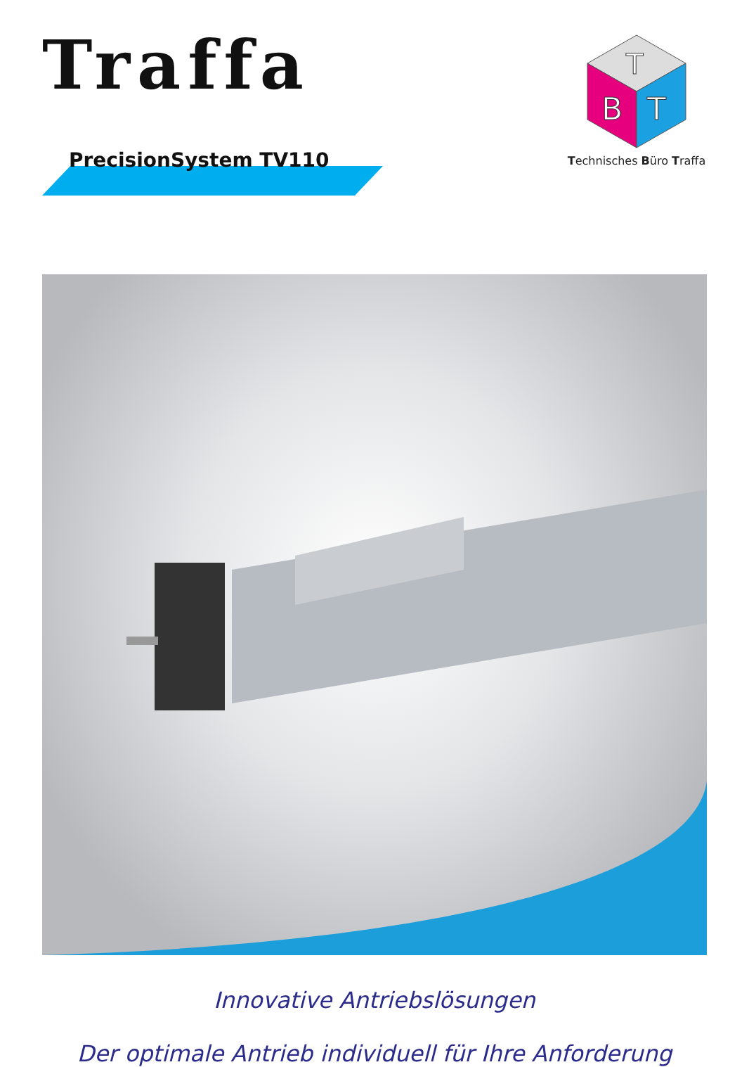Traffa
PrecisionSystem TV110
T
B
T
Technisches Büro Traffa
Innovative Antriebslösungen
Der optimale Antrieb individuell für Ihre Anforderung